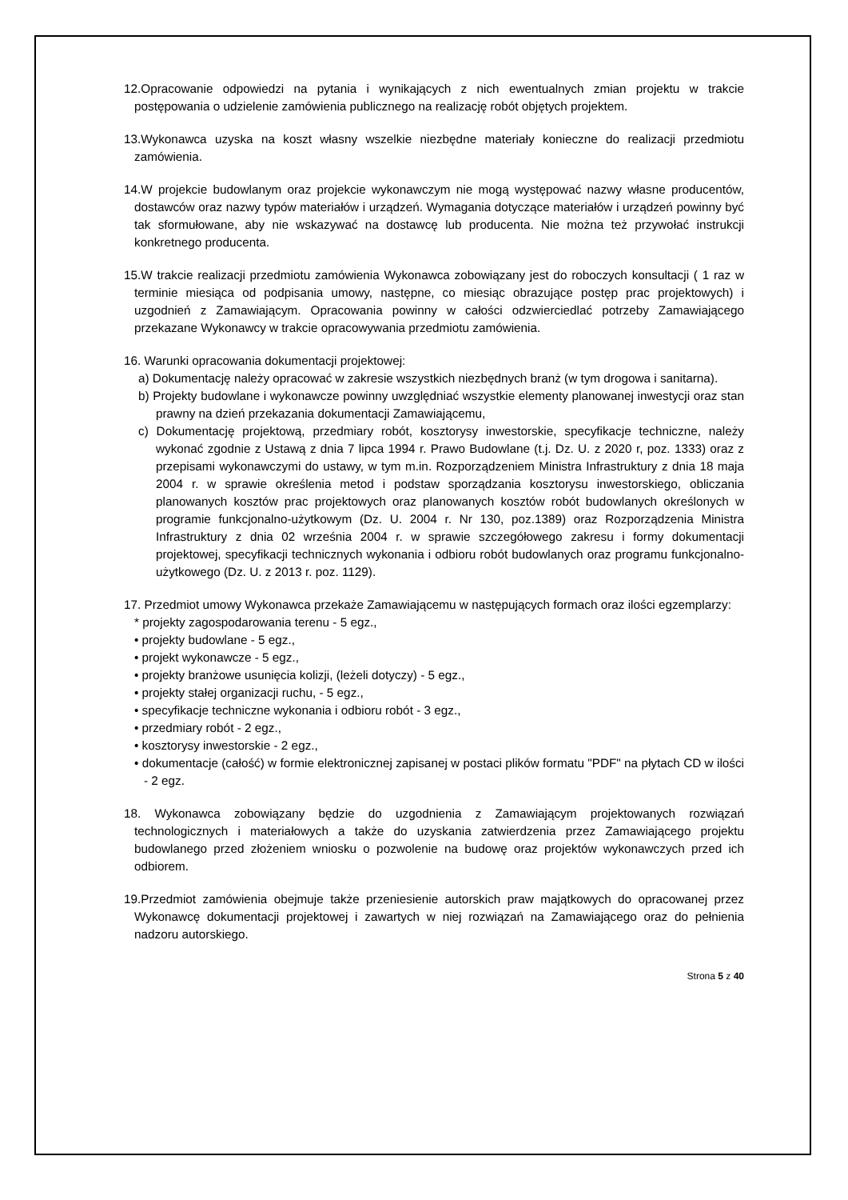12.Opracowanie odpowiedzi na pytania i wynikających z nich ewentualnych zmian projektu w trakcie postępowania o udzielenie zamówienia publicznego na realizację robót objętych projektem.
13.Wykonawca uzyska na koszt własny wszelkie niezbędne materiały konieczne do realizacji przedmiotu zamówienia.
14.W projekcie budowlanym oraz projekcie wykonawczym nie mogą występować nazwy własne producentów, dostawców oraz nazwy typów materiałów i urządzeń. Wymagania dotyczące materiałów i urządzeń powinny być tak sformułowane, aby nie wskazywać na dostawcę lub producenta. Nie można też przywołać instrukcji konkretnego producenta.
15.W trakcie realizacji przedmiotu zamówienia Wykonawca zobowiązany jest do roboczych konsultacji ( 1 raz w terminie miesiąca od podpisania umowy, następne, co miesiąc obrazujące postęp prac projektowych) i uzgodnień z Zamawiającym. Opracowania powinny w całości odzwierciedlać potrzeby Zamawiającego przekazane Wykonawcy w trakcie opracowywania przedmiotu zamówienia.
16. Warunki opracowania dokumentacji projektowej:
a) Dokumentację należy opracować w zakresie wszystkich niezbędnych branż (w tym drogowa i sanitarna).
b) Projekty budowlane i wykonawcze powinny uwzględniać wszystkie elementy planowanej inwestycji oraz stan prawny na dzień przekazania dokumentacji Zamawiającemu,
c) Dokumentację projektową, przedmiary robót, kosztorysy inwestorskie, specyfikacje techniczne, należy wykonać zgodnie z Ustawą z dnia 7 lipca 1994 r. Prawo Budowlane (t.j. Dz. U. z 2020 r, poz. 1333) oraz z przepisami wykonawczymi do ustawy, w tym m.in. Rozporządzeniem Ministra Infrastruktury z dnia 18 maja 2004 r. w sprawie określenia metod i podstaw sporządzania kosztorysu inwestorskiego, obliczania planowanych kosztów prac projektowych oraz planowanych kosztów robót budowlanych określonych w programie funkcjonalno-użytkowym (Dz. U. 2004 r. Nr 130, poz.1389) oraz Rozporządzenia Ministra Infrastruktury z dnia 02 września 2004 r. w sprawie szczegółowego zakresu i formy dokumentacji projektowej, specyfikacji technicznych wykonania i odbioru robót budowlanych oraz programu funkcjonalno-użytkowego (Dz. U. z 2013 r. poz. 1129).
17. Przedmiot umowy Wykonawca przekaże Zamawiającemu w następujących formach oraz ilości egzemplarzy:
* projekty zagospodarowania terenu - 5 egz.,
• projekty budowlane - 5 egz.,
• projekt wykonawcze - 5 egz.,
• projekty branżowe usunięcia kolizji, (leżeli dotyczy) - 5 egz.,
• projekty stałej organizacji ruchu, - 5 egz.,
• specyfikacje techniczne wykonania i odbioru robót - 3 egz.,
• przedmiary robót - 2 egz.,
• kosztorysy inwestorskie - 2 egz.,
• dokumentacje (całość) w formie elektronicznej zapisanej w postaci plików formatu "PDF" na płytach CD w ilości - 2 egz.
18. Wykonawca zobowiązany będzie do uzgodnienia z Zamawiającym projektowanych rozwiązań technologicznych i materiałowych a także do uzyskania zatwierdzenia przez Zamawiającego projektu budowlanego przed złożeniem wniosku o pozwolenie na budowę oraz projektów wykonawczych przed ich odbiorem.
19.Przedmiot zamówienia obejmuje także przeniesienie autorskich praw majątkowych do opracowanej przez Wykonawcę dokumentacji projektowej i zawartych w niej rozwiązań na Zamawiającego oraz do pełnienia nadzoru autorskiego.
Strona 5 z 40